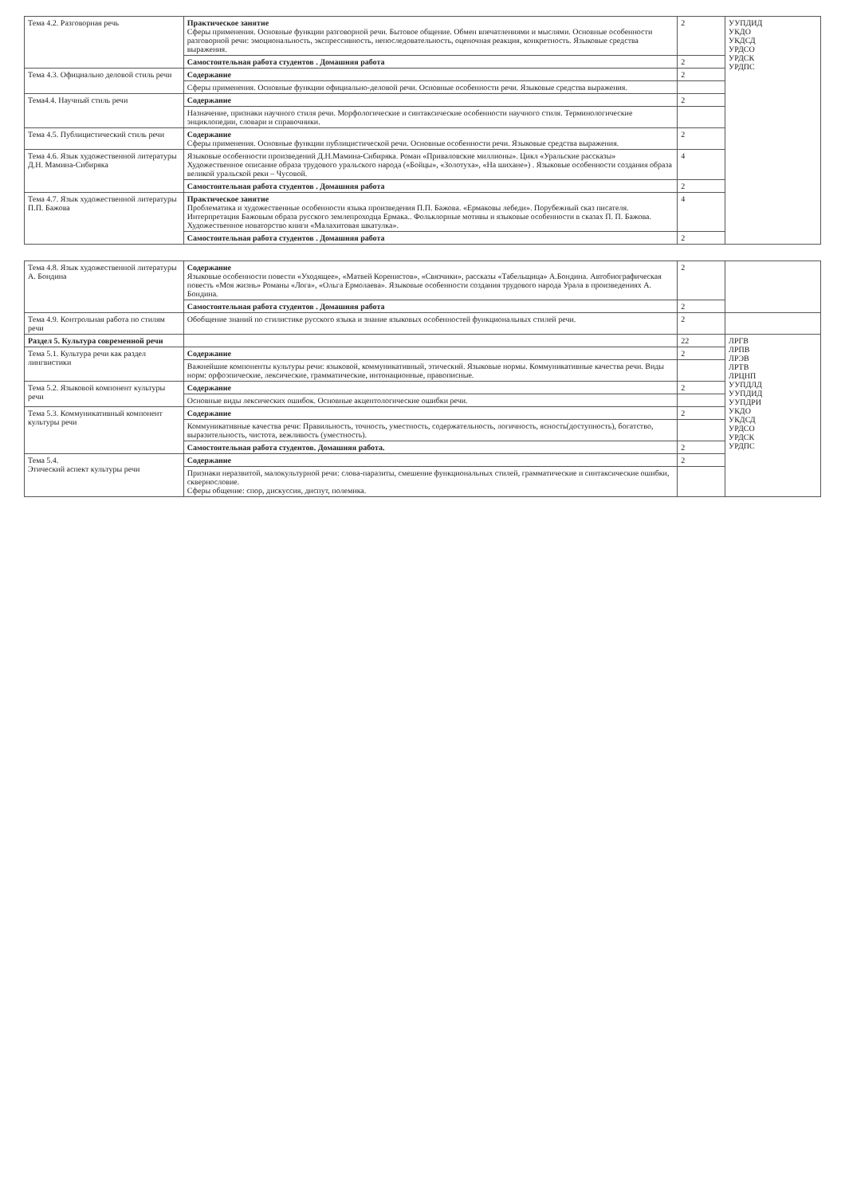| Тема 4.2. Разговорная речь | Практическое занятие Сферы применения. Основные функции разговорной речи. Бытовое общение. Обмен впечатлениями и мыслями. Основные особенности разговорной речи: эмоциональность, экспрессивность, непоследовательность, оценочная реакция, конкретность. Языковые средства выражения. | 2 | УУПДИД УКДО УКДСД УРДСО УРДСК УРДПС |
| | Самостоятельная работа студентов . Домашняя работа | 2 | |
| Тема 4.3. Официально деловой стиль речи | Содержание | 2 | |
| | Сферы применения. Основные функции официально-деловой речи. Основные особенности речи. Языковые средства выражения. | | |
| Тема4.4. Научный стиль речи | Содержание | 2 | |
| | Назначение, признаки научного стиля речи. Морфологические и синтаксические особенности научного стиля. Терминологические энциклопедии, словари и справочники. | | |
| Тема 4.5. Публицистический стиль речи | Содержание Сферы применения. Основные функции публицистической речи. Основные особенности речи. Языковые средства выражения. | 2 | |
| Тема 4.6. Язык художественной литературы Д.Н. Мамина-Сибиряка | Языковые особенности произведений Д.Н.Мамина-Сибиряка. Роман «Приваловские миллионы». Цикл «Уральские рассказы» Художественное описание образа трудового уральского народа («Бойцы», «Золотуха», «На шихане») . Языковые особенности создания образа великой уральской реки – Чусовой. | 4 | |
| | Самостоятельная работа студентов . Домашняя работа | 2 | |
| Тема 4.7. Язык художественной литературы П.П. Бажова | Практическое занятие Проблематика и художественные особенности языка произведения П.П. Бажова. «Ермаковы лебеди». Порубежный сказ писателя. Интерпретация Бажовым образа русского землепроходца Ермака.. Фольклорные мотивы и языковые особенности в сказах П. П. Бажова. Художественное новаторство книги «Малахитовая шкатулка». | 4 | |
| | Самостоятельная работа студентов . Домашняя работа | 2 | |
| Тема 4.8. Язык художественной литературы А. Бондина | Содержание Языковые особенности повести «Уходящее», «Матвей Коренистов», «Связчики», рассказы «Табельщица» А.Бондина. Автобиографическая повесть «Моя жизнь» Романы «Лога», «Ольга Ермолаева». Языковые особенности создания трудового народа Урала в произведениях А. Бондина. | 2 | |
| | Самостоятельная работа студентов . Домашняя работа | 2 | |
| Тема 4.9. Контрольная работа по стилям речи | Обобщение знаний по стилистике русского языка и знание языковых особенностей функциональных стилей речи. | 2 | |
| Раздел 5. Культура современной речи | | 22 | ЛРГВ ЛРПВ ЛРЭВ ЛРТВ ЛРЦНП УУПДЛД УУПДИД УУПДРИ УКДО УКДСД УРДСО УРДСК УРДПС |
| Тема 5.1. Культура речи как раздел лингвистики | Содержание | 2 | |
| | Важнейшие компоненты культуры речи: языковой, коммуникативный, этический. Языковые нормы. Коммуникативные качества речи. Виды норм: орфоэпические, лексические, грамматические, интонационные, правописные. | | |
| Тема 5.2. Языковой компонент культуры речи | Содержание | 2 | |
| | Основные виды лексических ошибок. Основные акцентологические ошибки речи. | | |
| Тема 5.3. Коммуникативный компонент культуры речи | Содержание | 2 | |
| | Коммуникативные качества речи: Правильность, точность, уместность, содержательность, логичность, ясность(доступность), богатство, выразительность, чистота, вежливость (уместность). | | |
| | Самостоятельная работа студентов. Домашняя работа. | 2 | |
| Тема 5.4. Этический аспект культуры речи | Содержание | 2 | |
| | Признаки неразвитой, малокультурной речи: слова-паразиты, смешение функциональных стилей, грамматические и синтаксические ошибки, сквернословие. Сферы общение: спор, дискуссия, диспут, полемика. | | |